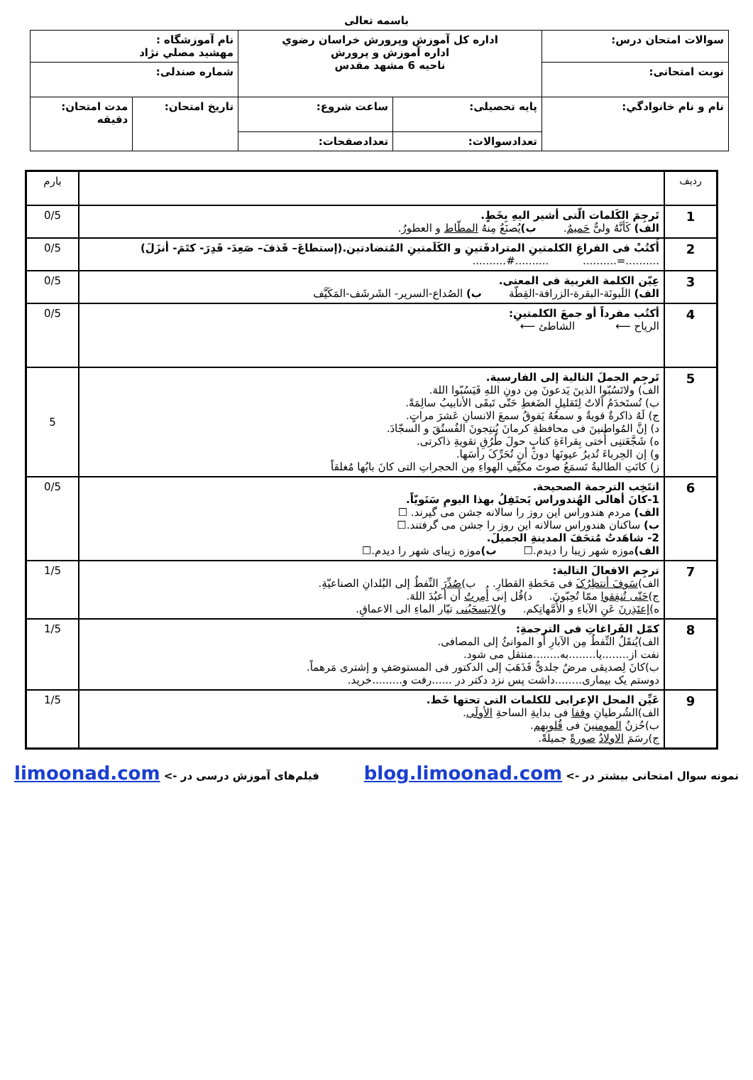باسمه تعالی
| سوالات امتحان درس: | اداره کل آموزش وپرورش خراسان رضوي اداره آموزش و پرورش ناحیه 6 مشهد مقدس | | نام آموزشگاه : مهشيد مصلي نژاد | |
| نوبت امتحانی: | | | شماره صندلی: | |
| نام و نام خانوادگي: | پایه تحصیلی: | ساعت شروع: | تاريخ امتحان: | مدت امتحان: دقيقه |
| | تعدادسوالات: | تعدادصفحات: | | |
| ردیف | | بارم |
| 1 | تَرجِمَ الکَلمات الّتی أشیر الیهِ بِخَطٍ. الف) کَأنَّهُ ولیٌّ حَمیمٌ . ب) یُصنَعُ مِنهُ المطّاط و العطورُ. | 0/5 |
| 2 | أُکتُبْ فی الفراغِ الکلمتینِ المترادفَتینِ و الکَلَمتینِ المُتضادتین.(إستطاعَ– قَذفَ– صَعِدَ- قَدِرَ- کتَمَ- أنزَلَ) ..........=.......... ..........#.......... | 0/5 |
| 3 | عِیّن الکلمة الغربیة فی المعنی. الف) اللَبونَة-البقرة-الزرافة-القِطّة ب) الصُداع-السرير- الشَرشَف-المَکَیَّف | 0/5 |
| 4 | أکتُب مفرداً أو جمعَ الکلمتینِ: الریاح ⟵ الشاطئ ⟵ | 0/5 |
| 5 | تَرجِم الجملَ التالیة إلی الفارسیة. الف) ولاتَسُبّوا الذینَ یَدعونَ مِن دونِ اللهِ فَیَسُبّوا اللهَ. ب) تُستَخدَمُ آلاتٌ لِتَقلیلِ الضَغطِ حَتّی تَبقَی الأنابیبُ سالِمَةً. ج) لَهُ ذاکرةٌ قویةٌ و سمعُهُ یَفوقُ سمعَ الانسانِ عَشرَ مراتٍ. د) إنَّ المُواطنینَ فی محافظةِ کرمانَ یُنتِجونَ الفُستُقَ و السجّادَ. ه) شَجَّعَتنِی أُختی بِقراءَةِ کتابٍ حولَ طُرُقِ تقویةِ ذاکرتی. و) إن الحِرباءَ تُدیرُ عیونَها دونَ أن تُحَرِّکَ رأسَها. ز) کانَتِ الطالبةُ تَسمَعُ صوتَ مکیِّفِ الهواءِ مِن الحجراتِ التی کانَ بابُها مُغلقاً | 5 |
| 6 | انتَخِب الترجمة الصحیحة. 1-کانَ أهالی الهُندوراس یَحتَفِلُ بهذا الیومِ سَنَویّاً. الف) مردم هندوراس این روز را سالانه جشن می گیرند. ☐ ب) ساکنان هندوراس سالانه این روز را جشن می گرفتند.☐ 2- شاهَدتُ مُتحَفَ المدینةِ الجمیلَ. الف) موزه شهر زیبا را دیدم.☐ ب) موزه زیبای شهر را دیدم.☐ | 0/5 |
| 7 | ترجِم الافعالَ التالیة: الف) سَوفَ أنتظِرُکَ فی مَحَطةِ القطارِ. ب) صُدِّرَ النِّفطُ إلی البُلدانِ الصناعیّةِ. ج) حَتّی تُنفِقوا ممّا تُحِبّونَ. د)قُل إنی أُمِرتُ أن أعبُدَ اللهَ. ه) إعتَذِرنَ عَنِ الآباءِ و الأُمَّهاتِکم. و) لایَسحَبُنی تیّار الماءِ الی الاعماقِ. | 1/5 |
| 8 | کمّل الفَراغاتِ فی الترجمةِ: الف)یُنقَلُ النِّفطُ مِن الآبارِ أو الموانئُ إلی المصافی. نفت از........یا........به........منتقل می شود. ب)کانَ لِصدیقی مرضٌ جلدیٌّ فَذَهَبَ إلی الدکتور فی المستوصَفِ و إشتری مَرهماً. دوستم یک بیماری........داشت پس نزد دکتر در ......رفت و.........خرید. | 1/5 |
| 9 | عَیِّن المحل الإعرابی للکلمات التی تحتها خَط. الف)الشُرطیانِ وقفا فی بدایةِ الساحةِ الأولَی . ب)حُزنُ المومنینَ فی قُلوبِهم . ج)رسَمَ الاولادُ صورةً جمیلةً. | 1/5 |
نمونه سوال امتحانی بیشتر در -> blog.limoonad.com فیلم‌های آموزش درسی در -> limoonad.com